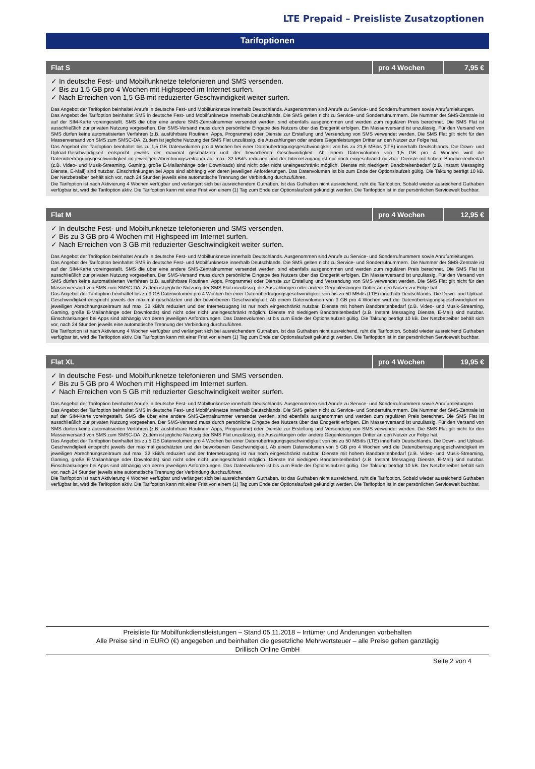LTE Prepaid – Preisliste Zusatzoptionen
Tarifoptionen
| Flat S | pro 4 Wochen | 7,95 € |
| --- | --- | --- |
| ✓ In deutsche Fest- und Mobilfunknetze telefonieren und SMS versenden. ✓ Bis zu 1,5 GB pro 4 Wochen mit Highspeed im Internet surfen. ✓ Nach Erreichen von 1,5 GB mit reduzierter Geschwindigkeit weiter surfen. Das Angebot der Tarifoption beinhaltet Anrufe in deutsche Fest- und Mobilfunknetze innerhalb Deutschlands. Ausgenommen sind Anrufe zu Service- und Sonderrufnummern sowie Anrufumleitungen. Das Angebot der Tarifoption beinhaltet SMS in deutsche Fest- und Mobilfunknetze innerhalb Deutschlands. Die SMS gelten nicht zu Service- und Sonderrufnummern. Die Nummer der SMS-Zentrale ist auf der SIM-Karte voreingestellt. SMS die über eine andere SMS-Zentralnummer versendet werden, sind ebenfalls ausgenommen und werden zum regulären Preis berechnet. Die SMS Flat ist ausschließlich zur privaten Nutzung vorgesehen. Der SMS-Versand muss durch persönliche Eingabe des Nutzers über das Endgerät erfolgen. Ein Massenversand ist unzulässig. Für den Versand von SMS dürfen keine automatisierten Verfahren (z.B. ausführbare Routinen, Apps, Programme) oder Dienste zur Erstellung und Versendung von SMS verwendet werden. Die SMS Flat gilt nicht für den Massenversand von SMS zum SMSC-DA. Zudem ist jegliche Nutzung der SMS Flat unzulässig, die Auszahlungen oder andere Gegenleistungen Dritter an den Nutzer zur Folge hat. Das Angebot der Tarifoption beinhaltet bis zu 1,5 GB Datenvolumen pro 4 Wochen bei einer Datenübertragungsgeschwindigkeit von bis zu 21,6 MBit/s (LTE) innerhalb Deutschlands. Die Down- und Upload-Geschwindigkeit entspricht jeweils der maximal geschätzten und der beworbenen Geschwindigkeit. Ab einem Datenvolumen von 1,5 GB pro 4 Wochen wird die Datenübertragungsgeschwindigkeit im jeweiligen Abrechnungszeitraum auf max. 32 kBit/s reduziert und der Internetzugang ist nur noch eingeschränkt nutzbar. Dienste mit hohem Bandbreitenbedarf (z.B. Video- und Musik-Streaming, Gaming, große E-Mailanhänge oder Downloads) sind nicht oder nicht uneingeschränkt möglich. Dienste mit niedrigem Bandbreitenbedarf (z.B. Instant Messaging Dienste, E-Mail) sind nutzbar. Einschränkungen bei Apps sind abhängig von deren jeweiligen Anforderungen. Das Datenvolumen ist bis zum Ende der Optionslaufzeit gültig. Die Taktung beträgt 10 kB. Der Netzbetreiber behält sich vor, nach 24 Stunden jeweils eine automatische Trennung der Verbindung durchzuführen. Die Tarifoption ist nach Aktivierung 4 Wochen verfügbar und verlängert sich bei ausreichendem Guthaben. Ist das Guthaben nicht ausreichend, ruht die Tarifoption. Sobald wieder ausreichend Guthaben verfügbar ist, wird die Tarifoption aktiv. Die Tarifoption kann mit einer Frist von einem (1) Tag zum Ende der Optionslaufzeit gekündigt werden. Die Tarifoption ist in der persönlichen Servicewelt buchbar. | | |
| Flat M | pro 4 Wochen | 12,95 € |
| --- | --- | --- |
| ✓ In deutsche Fest- und Mobilfunknetze telefonieren und SMS versenden. ✓ Bis zu 3 GB pro 4 Wochen mit Highspeed im Internet surfen. ✓ Nach Erreichen von 3 GB mit reduzierter Geschwindigkeit weiter surfen. Das Angebot der Tarifoption beinhaltet Anrufe in deutsche Fest- und Mobilfunknetze innerhalb Deutschlands. Ausgenommen sind Anrufe zu Service- und Sonderrufnummern sowie Anrufumleitungen. Das Angebot der Tarifoption beinhaltet SMS in deutsche Fest- und Mobilfunknetze innerhalb Deutschlands. Die SMS gelten nicht zu Service- und Sonderrufnummern. Die Nummer der SMS-Zentrale ist auf der SIM-Karte voreingestellt. SMS die über eine andere SMS-Zentralnummer versendet werden, sind ebenfalls ausgenommen und werden zum regulären Preis berechnet. Die SMS Flat ist ausschließlich zur privaten Nutzung vorgesehen. Der SMS-Versand muss durch persönliche Eingabe des Nutzers über das Endgerät erfolgen. Ein Massenversand ist unzulässig. Für den Versand von SMS dürfen keine automatisierten Verfahren (z.B. ausführbare Routinen, Apps, Programme) oder Dienste zur Erstellung und Versendung von SMS verwendet werden. Die SMS Flat gilt nicht für den Massenversand von SMS zum SMSC-DA. Zudem ist jegliche Nutzung der SMS Flat unzulässig, die Auszahlungen oder andere Gegenleistungen Dritter an den Nutzer zur Folge hat. Das Angebot der Tarifoption beinhaltet bis zu 3 GB Datenvolumen pro 4 Wochen bei einer Datenübertragungsgeschwindigkeit von bis zu 50 MBit/s (LTE) innerhalb Deutschlands. Die Down- und Upload-Geschwindigkeit entspricht jeweils der maximal geschätzten und der beworbenen Geschwindigkeit. Ab einem Datenvolumen von 3 GB pro 4 Wochen wird die Datenübertragungsgeschwindigkeit im jeweiligen Abrechnungszeitraum auf max. 32 kBit/s reduziert und der Internetzugang ist nur noch eingeschränkt nutzbar. Dienste mit hohem Bandbreitenbedarf (z.B. Video- und Musik-Streaming, Gaming, große E-Mailanhänge oder Downloads) sind nicht oder nicht uneingeschränkt möglich. Dienste mit niedrigem Bandbreitenbedarf (z.B. Instant Messaging Dienste, E-Mail) sind nutzbar. Einschränkungen bei Apps sind abhängig von deren jeweiligen Anforderungen. Das Datenvolumen ist bis zum Ende der Optionslaufzeit gültig. Die Taktung beträgt 10 kB. Der Netzbetreiber behält sich vor, nach 24 Stunden jeweils eine automatische Trennung der Verbindung durchzuführen. Die Tarifoption ist nach Aktivierung 4 Wochen verfügbar und verlängert sich bei ausreichendem Guthaben. Ist das Guthaben nicht ausreichend, ruht die Tarifoption. Sobald wieder ausreichend Guthaben verfügbar ist, wird die Tarifoption aktiv. Die Tarifoption kann mit einer Frist von einem (1) Tag zum Ende der Optionslaufzeit gekündigt werden. Die Tarifoption ist in der persönlichen Servicewelt buchbar. | | |
| Flat XL | pro 4 Wochen | 19,95 € |
| --- | --- | --- |
| ✓ In deutsche Fest- und Mobilfunknetze telefonieren und SMS versenden. ✓ Bis zu 5 GB pro 4 Wochen mit Highspeed im Internet surfen. ✓ Nach Erreichen von 5 GB mit reduzierter Geschwindigkeit weiter surfen. Das Angebot der Tarifoption beinhaltet Anrufe in deutsche Fest- und Mobilfunknetze innerhalb Deutschlands. Ausgenommen sind Anrufe zu Service- und Sonderrufnummern sowie Anrufumleitungen. Das Angebot der Tarifoption beinhaltet SMS in deutsche Fest- und Mobilfunknetze innerhalb Deutschlands. Die SMS gelten nicht zu Service- und Sonderrufnummern. Die Nummer der SMS-Zentrale ist auf der SIM-Karte voreingestellt. SMS die über eine andere SMS-Zentralnummer versendet werden, sind ebenfalls ausgenommen und werden zum regulären Preis berechnet. Die SMS Flat ist ausschließlich zur privaten Nutzung vorgesehen. Der SMS-Versand muss durch persönliche Eingabe des Nutzers über das Endgerät erfolgen. Ein Massenversand ist unzulässig. Für den Versand von SMS dürfen keine automatisierten Verfahren (z.B. ausführbare Routinen, Apps, Programme) oder Dienste zur Erstellung und Versendung von SMS verwendet werden. Die SMS Flat gilt nicht für den Massenversand von SMS zum SMSC-DA. Zudem ist jegliche Nutzung der SMS Flat unzulässig, die Auszahlungen oder andere Gegenleistungen Dritter an den Nutzer zur Folge hat. Das Angebot der Tarifoption beinhaltet bis zu 5 GB Datenvolumen pro 4 Wochen bei einer Datenübertragungsgeschwindigkeit von bis zu 50 MBit/s (LTE) innerhalb Deutschlands. Die Down- und Upload-Geschwindigkeit entspricht jeweils der maximal geschätzten und der beworbenen Geschwindigkeit. Ab einem Datenvolumen von 5 GB pro 4 Wochen wird die Datenübertragungsgeschwindigkeit im jeweiligen Abrechnungszeitraum auf max. 32 kBit/s reduziert und der Internetzugang ist nur noch eingeschränkt nutzbar. Dienste mit hohem Bandbreitenbedarf (z.B. Video- und Musik-Streaming, Gaming, große E-Mailanhänge oder Downloads) sind nicht oder nicht uneingeschränkt möglich. Dienste mit niedrigem Bandbreitenbedarf (z.B. Instant Messaging Dienste, E-Mail) sind nutzbar. Einschränkungen bei Apps sind abhängig von deren jeweiligen Anforderungen. Das Datenvolumen ist bis zum Ende der Optionslaufzeit gültig. Die Taktung beträgt 10 kB. Der Netzbetreiber behält sich vor, nach 24 Stunden jeweils eine automatische Trennung der Verbindung durchzuführen. Die Tarifoption ist nach Aktivierung 4 Wochen verfügbar und verlängert sich bei ausreichendem Guthaben. Ist das Guthaben nicht ausreichend, ruht die Tarifoption. Sobald wieder ausreichend Guthaben verfügbar ist, wird die Tarifoption aktiv. Die Tarifoption kann mit einer Frist von einem (1) Tag zum Ende der Optionslaufzeit gekündigt werden. Die Tarifoption ist in der persönlichen Servicewelt buchbar. | | |
Preisliste für Mobilfunkdienstleistungen – Stand 05.11.2018 – Irrtümer und Änderungen vorbehalten
Alle Preise sind in EURO (€) angegeben und beinhalten die gesetzliche Mehrwertsteuer – alle Preise gelten ganztägig
Drillisch Online GmbH
Seite 2 von 4